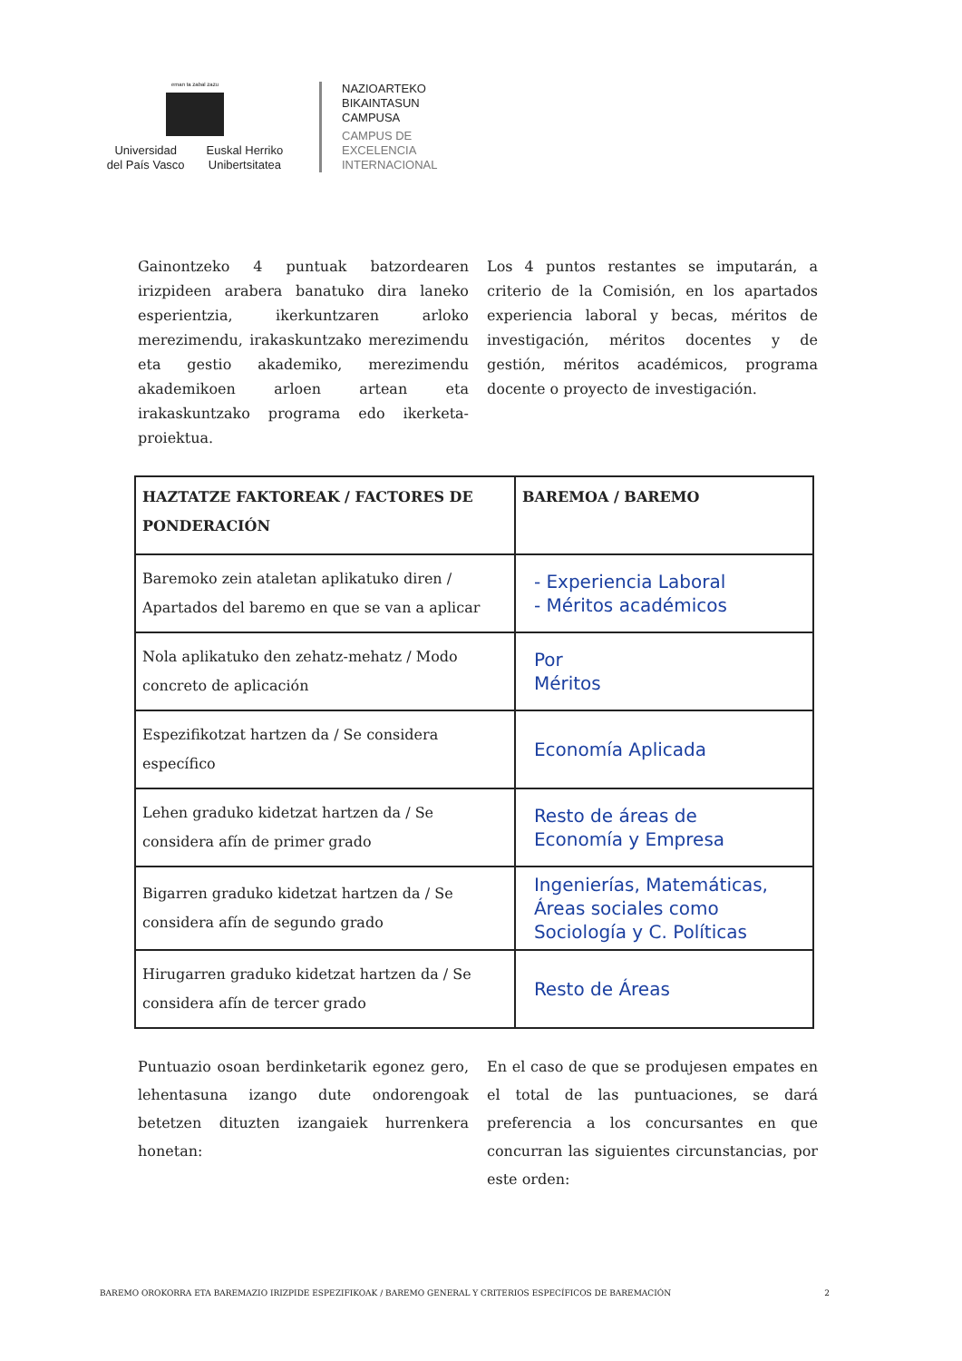eman ta zabal zazu
Universidad
del País Vasco
Euskal Herriko
Unibertsitatea
NAZIOARTEKO
BIKAINTASUN
CAMPUSA
CAMPUS DE
EXCELENCIA
INTERNACIONAL
Gainontzeko 4 puntuak batzordearen irizpideen arabera banatuko dira laneko esperientzia, ikerkuntzaren arloko merezimendu, irakaskuntzako merezimendu eta gestio akademiko, merezimendu akademikoen arloen artean eta irakaskuntzako programa edo ikerketa-proiektua.
Los 4 puntos restantes se imputarán, a criterio de la Comisión, en los apartados experiencia laboral y becas, méritos de investigación, méritos docentes y de gestión, méritos académicos, programa docente o proyecto de investigación.
| HAZTATZE FAKTOREAK / FACTORES DE PONDERACIÓN | BAREMOA / BAREMO |
| --- | --- |
| Baremoko zein ataletan aplikatuko diren / Apartados del baremo en que se van a aplicar | - Experiencia Laboral - Méritos académicos |
| Nola aplikatuko den zehatz-mehatz / Modo concreto de aplicación | Por Méritos |
| Espezifikotzat hartzen da / Se considera específico | Economía Aplicada |
| Lehen graduko kidetzat hartzen da / Se considera afín de primer grado | Resto de áreas de Economía y Empresa |
| Bigarren graduko kidetzat hartzen da / Se considera afín de segundo grado | Ingenierías, Matemáticas, Áreas sociales como Sociología y C. Políticas |
| Hirugarren graduko kidetzat hartzen da / Se considera afín de tercer grado | Resto de Áreas |
Puntuazio osoan berdinketarik egonez gero, lehentasuna izango dute ondorengoak betetzen dituzten izangaiek hurrenkera honetan:
En el caso de que se produjesen empates en el total de las puntuaciones, se dará preferencia a los concursantes en que concurran las siguientes circunstancias, por este orden:
BAREMO OROKORRA ETA BAREMAZIO IRIZPIDE ESPEZIFIKOAK / BAREMO GENERAL Y CRITERIOS ESPECÍFICOS DE BAREMACIÓN 2